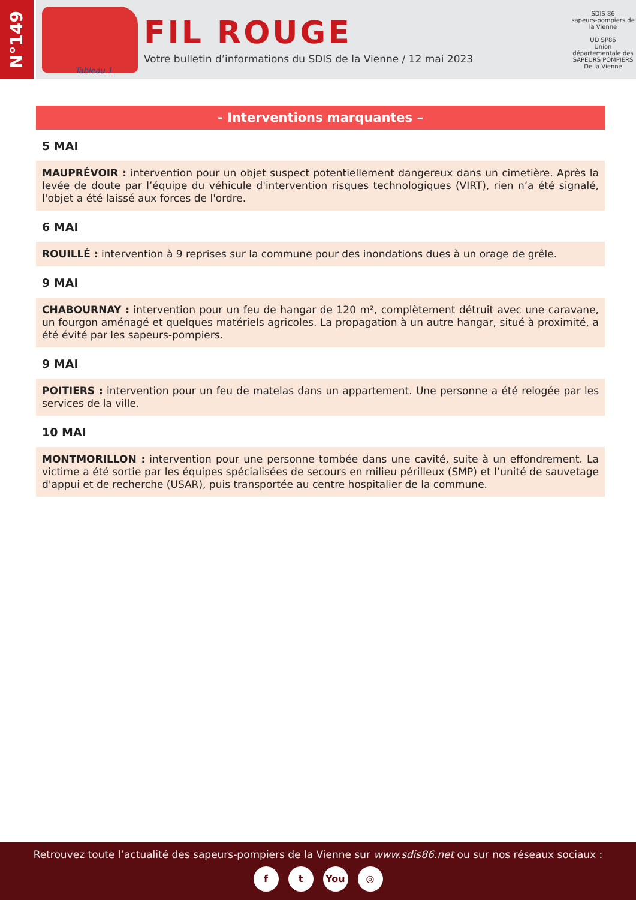N°149
Tableau 1
FIL ROUGE
Votre bulletin d’informations du SDIS de la Vienne / 12 mai 2023
SDIS 86
sapeurs-pompiers de la Vienne
UD SP86
Union départementale des SAPEURS POMPIERS De la Vienne
- Interventions marquantes –
5 MAI
MAUPRÉVOIR : intervention pour un objet suspect potentiellement dangereux dans un cimetière. Après la levée de doute par l’équipe du véhicule d'intervention risques technologiques (VIRT), rien n’a été signalé, l'objet a été laissé aux forces de l'ordre.
6 MAI
ROUILLÉ : intervention à 9 reprises sur la commune pour des inondations dues à un orage de grêle.
9 MAI
CHABOURNAY : intervention pour un feu de hangar de 120 m², complètement détruit avec une caravane, un fourgon aménagé et quelques matériels agricoles. La propagation à un autre hangar, situé à proximité, a été évité par les sapeurs-pompiers.
9 MAI
POITIERS : intervention pour un feu de matelas dans un appartement. Une personne a été relogée par les services de la ville.
10 MAI
MONTMORILLON : intervention pour une personne tombée dans une cavité, suite à un effondrement. La victime a été sortie par les équipes spécialisées de secours en milieu périlleux (SMP) et l’unité de sauvetage d'appui et de recherche (USAR), puis transportée au centre hospitalier de la commune.
Retrouvez toute l’actualité des sapeurs-pompiers de la Vienne sur www.sdis86.net ou sur nos réseaux sociaux :
ft You ◎